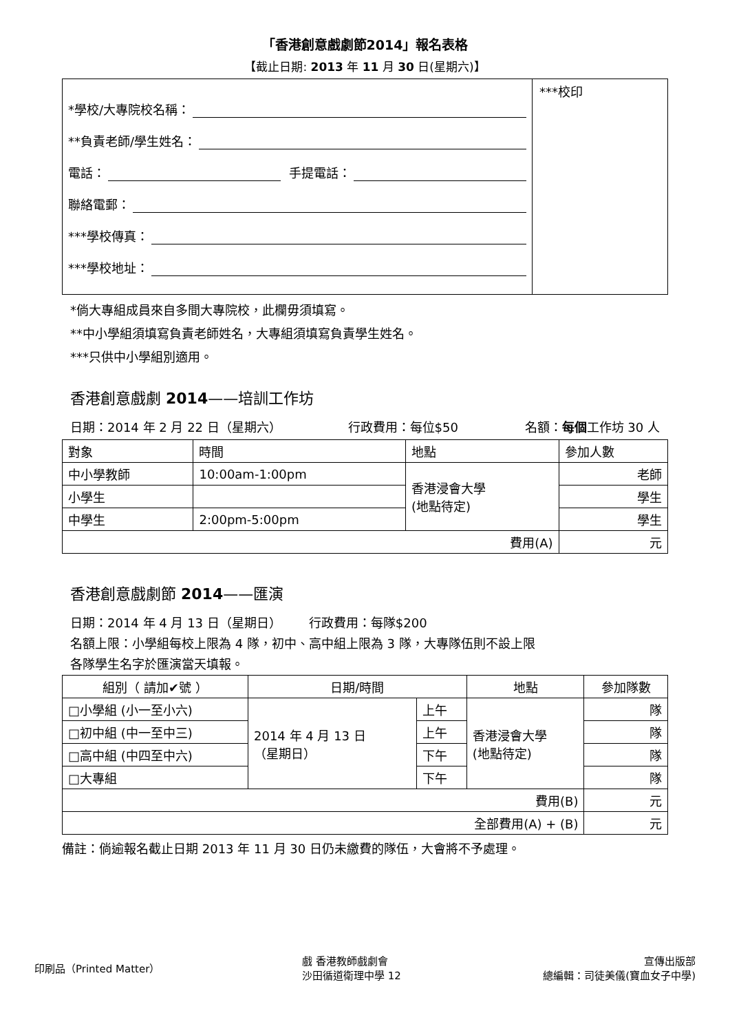「香港創意戲劇節2014」報名表格
【截止日期: 2013 年 11 月 30 日(星期六)】
*學校/大專院校名稱：
**負責老師/學生姓名：
電話： 手提電話：
聯絡電郵：
***學校傳真：
***學校地址：
***校印
*倘大專組成員來自多間大專院校，此欄毋須填寫。
**中小學組須填寫負責老師姓名，大專組須填寫負責學生姓名。
***只供中小學組別適用。
香港創意戲劇 2014——培訓工作坊
日期：2014 年 2 月 22 日（星期六） 行政費用：每位$50 名額：每個工作坊 30 人
| 對象 | 時間 | 地點 | 參加人數 |
| --- | --- | --- | --- |
| 中小學教師 | 10:00am-1:00pm | 香港浸會大學 (地點待定) | 老師 |
| 小學生 | | | 學生 |
| 中學生 | 2:00pm-5:00pm | | 學生 |
| 費用(A) | | | 元 |
香港創意戲劇節 2014——匯演
日期：2014 年 4 月 13 日（星期日） 行政費用：每隊$200
名額上限：小學組每校上限為 4 隊，初中、高中組上限為 3 隊，大專隊伍則不設上限
各隊學生名字於匯演當天填報。
| 組別（ 請加✔號 ） | 日期/時間 | | 地點 | 參加隊數 |
| --- | --- | --- | --- | --- |
| □小學組 (小一至小六) | 2014 年 4 月 13 日 （星期日） | 上午 | 香港浸會大學 (地點待定) | 隊 |
| □初中組 (中一至中三) | | 上午 | | 隊 |
| □高中組 (中四至中六) | | 下午 | | 隊 |
| □大專組 | | 下午 | | 隊 |
| 費用(B) | | | | 元 |
| 全部費用(A) + (B) | | | | 元 |
備註：倘逾報名截止日期 2013 年 11 月 30 日仍未繳費的隊伍，大會將不予處理。
印刷品（Printed Matter） 戲 香港教師戲劇會
沙田循道衛理中學 12 宣傳出版部
總編輯：司徒美儀(寶血女子中學)